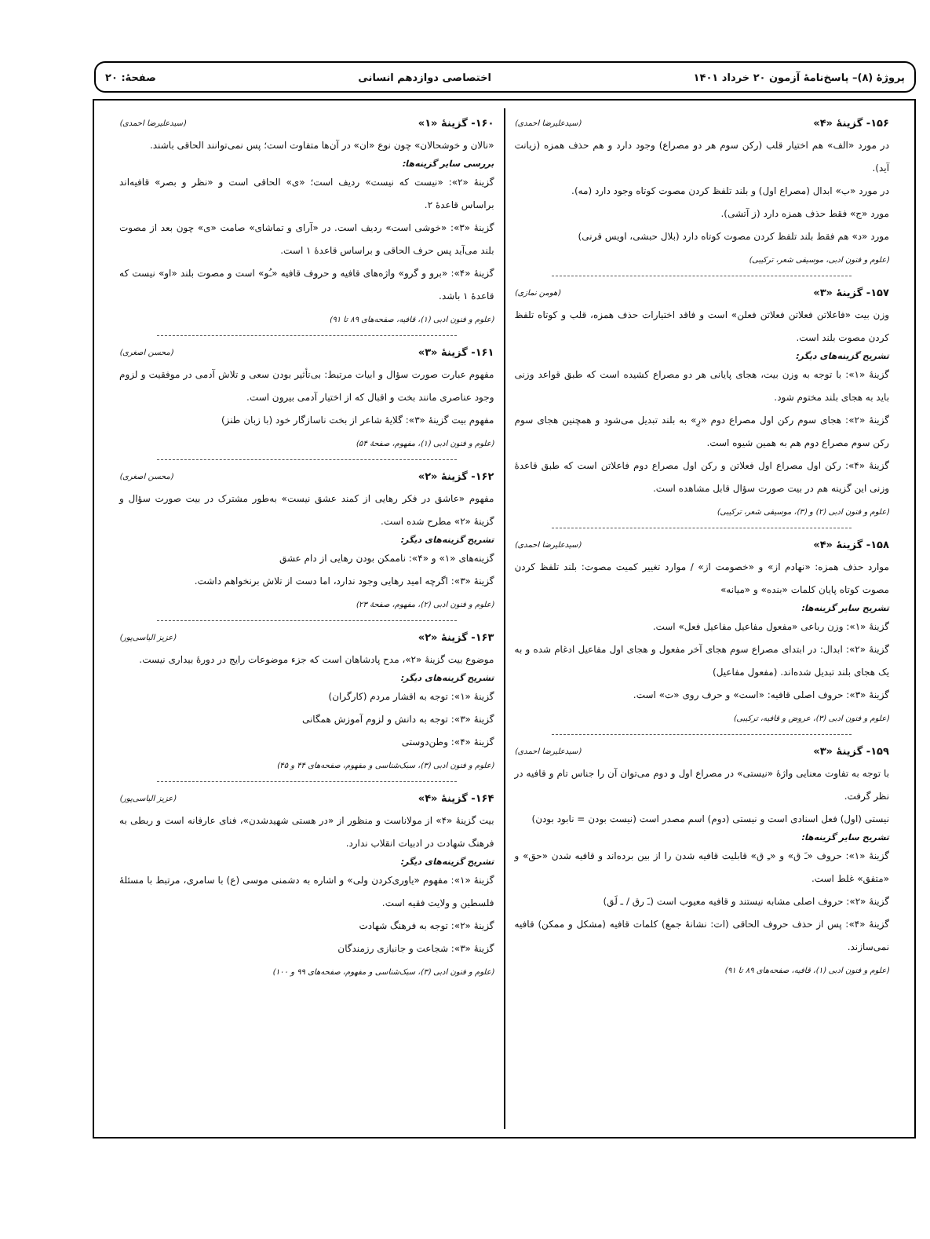پروژهٔ (۸)– پاسخ‌نامهٔ آزمون ۲۰ خرداد ۱۴۰۱ اختصاصی دوازدهم انسانی صفحهٔ: ۲۰
۱۵۶- گزینهٔ «۴» (سیدعلیرضا احمدی)
در مورد «الف» هم اختیار قلب (رکن سوم هر دو مصراع) وجود دارد و هم حذف همزه (زیانت آید).
در مورد «ب» ابدال (مصراع اول) و بلند تلفظ کردن مصوت کوتاه وجود دارد (مه).
مورد «ج» فقط حذف همزه دارد (ز آتشی).
مورد «د» هم فقط بلند تلفظ کردن مصوت کوتاه دارد (بلال حبشی، اویس قرنی)
(علوم و فنون ادبی، موسیقی شعر، ترکیبی)
۱۵۷- گزینهٔ «۳» (هومن نمازی)
وزن بیت «فاعلاتن فعلاتن فعلاتن فعلن» است و فاقد اختیارات حذف همزه، قلب و کوتاه تلفظ کردن مصوت بلند است.
تشریح گزینه‌های دیگر:
گزینهٔ «۱»: با توجه به وزن بیت، هجای پایانی هر دو مصراع کشیده است که طبق قواعد وزنی باید به هجای بلند مختوم شود.
گزینهٔ «۲»: هجای سوم رکن اول مصراع دوم «رِ» به بلند تبدیل می‌شود و همچنین هجای سوم رکن سوم مصراع دوم هم به همین شیوه است.
گزینهٔ «۴»: رکن اول مصراع اول فعلاتن و رکن اول مصراع دوم فاعلاتن است که طبق قاعدهٔ وزنی این گزینه هم در بیت صورت سؤال قابل مشاهده است.
(علوم و فنون ادبی (۲) و (۳)، موسیقی شعر، ترکیبی)
۱۵۸- گزینهٔ «۴» (سیدعلیرضا احمدی)
موارد حذف همزه: «نهادم از» و «خصومت از» / موارد تغییر کمیت مصوت: بلند تلفظ کردن مصوت کوتاه پایان کلمات «بنده» و «میانه»
تشریح سایر گزینه‌ها:
گزینهٔ «۱»: وزن رباعی «مفعول مفاعیل مفاعیل فعل» است.
گزینهٔ «۲»: ابدال: در ابتدای مصراع سوم هجای آخر مفعول و هجای اول مفاعیل ادغام شده و به یک هجای بلند تبدیل شده‌اند. (مفعول مفاعیل)
گزینهٔ «۳»: حروف اصلی قافیه: «است» و حرف روی «ت» است.
(علوم و فنون ادبی (۳)، عروض و قافیه، ترکیبی)
۱۵۹- گزینهٔ «۳» (سیدعلیرضا احمدی)
با توجه به تفاوت معنایی واژهٔ «نیستی» در مصراع اول و دوم می‌توان آن را جناس تام و قافیه در نظر گرفت.
نیستی (اول) فعل اسنادی است و نیستی (دوم) اسم مصدر است (نیست بودن = نابود بودن)
تشریح سایر گزینه‌ها:
گزینهٔ «۱»: حروف «ـَ ق» و «ـِ ق» قابلیت قافیه شدن را از بین برده‌اند و قافیه شدن «حق» و «متفق» غلط است.
گزینهٔ «۲»: حروف اصلی مشابه نیستند و قافیه معیوب است (ـَ رق / ـ لَق)
گزینهٔ «۴»: پس از حذف حروف الحاقی (ات: نشانهٔ جمع) کلمات قافیه (مشکل و ممکن) قافیه نمی‌سازند.
(علوم و فنون ادبی (۱)، قافیه، صفحه‌های ۸۹ تا ۹۱)
۱۶۰- گزینهٔ «۱» (سیدعلیرضا احمدی)
«نالان و خوشحالان» چون نوع «ان» در آن‌ها متفاوت است؛ پس نمی‌توانند الحاقی باشند.
بررسی سایر گزینه‌ها:
گزینهٔ «۲»: «نیست که نیست» ردیف است؛ «ی» الحاقی است و «نظر و بصر» قافیه‌اند براساس قاعدهٔ ۲.
گزینهٔ «۳»: «خوشی است» ردیف است. در «آرای و تماشای» صامت «ی» چون بعد از مصوت بلند می‌آید پس حرف الحاقی و براساس قاعدهٔ ۱ است.
گزینهٔ «۴»: «برو و گرو» واژه‌های قافیه و حروف قافیه «ـُو» است و مصوت بلند «او» نیست که قاعدهٔ ۱ باشد.
(علوم و فنون ادبی (۱)، قافیه، صفحه‌های ۸۹ تا ۹۱)
۱۶۱- گزینهٔ «۳» (محسن اصغری)
مفهوم عبارت صورت سؤال و ابیات مرتبط: بی‌تأثیر بودن سعی و تلاش آدمی در موفقیت و لزوم وجود عناصری مانند بخت و اقبال که از اختیار آدمی بیرون است.
مفهوم بیت گزینهٔ «۳»: گلایهٔ شاعر از بخت ناسازگار خود (با زبان طنز)
(علوم و فنون ادبی (۱)، مفهوم، صفحهٔ ۵۴)
۱۶۲- گزینهٔ «۲» (محسن اصغری)
مفهوم «عاشق در فکر رهایی از کمند عشق نیست» به‌طور مشترک در بیت صورت سؤال و گزینهٔ «۲» مطرح شده است.
تشریح گزینه‌های دیگر:
گزینه‌های «۱» و «۴»: ناممکن بودن رهایی از دام عشق
گزینهٔ «۳»: اگرچه امید رهایی وجود ندارد، اما دست از تلاش برنخواهم داشت.
(علوم و فنون ادبی (۲)، مفهوم، صفحهٔ ۲۳)
۱۶۳- گزینهٔ «۲» (عزیز الیاسی‌پور)
موضوع بیت گزینهٔ «۲»، مدح پادشاهان است که جزء موضوعات رایج در دورهٔ بیداری نیست.
تشریح گزینه‌های دیگر:
گزینهٔ «۱»: توجه به اقشار مردم (کارگران)
گزینهٔ «۳»: توجه به دانش و لزوم آموزش همگانی
گزینهٔ «۴»: وطن‌دوستی
(علوم و فنون ادبی (۳)، سبک‌شناسی و مفهوم، صفحه‌های ۴۴ و ۴۵)
۱۶۴- گزینهٔ «۴» (عزیز الیاسی‌پور)
بیت گزینهٔ «۴» از مولاناست و منظور از «در هستی شهیدشدن»، فنای عارفانه است و ربطی به فرهنگ شهادت در ادبیات انقلاب ندارد.
تشریح گزینه‌های دیگر:
گزینهٔ «۱»: مفهوم «یاوری‌کردن ولی» و اشاره به دشمنی موسی (ع) با سامری، مرتبط با مسئلهٔ فلسطین و ولایت فقیه است.
گزینهٔ «۲»: توجه به فرهنگ شهادت
گزینهٔ «۳»: شجاعت و جانبازی رزمندگان
(علوم و فنون ادبی (۳)، سبک‌شناسی و مفهوم، صفحه‌های ۹۹ و ۱۰۰)